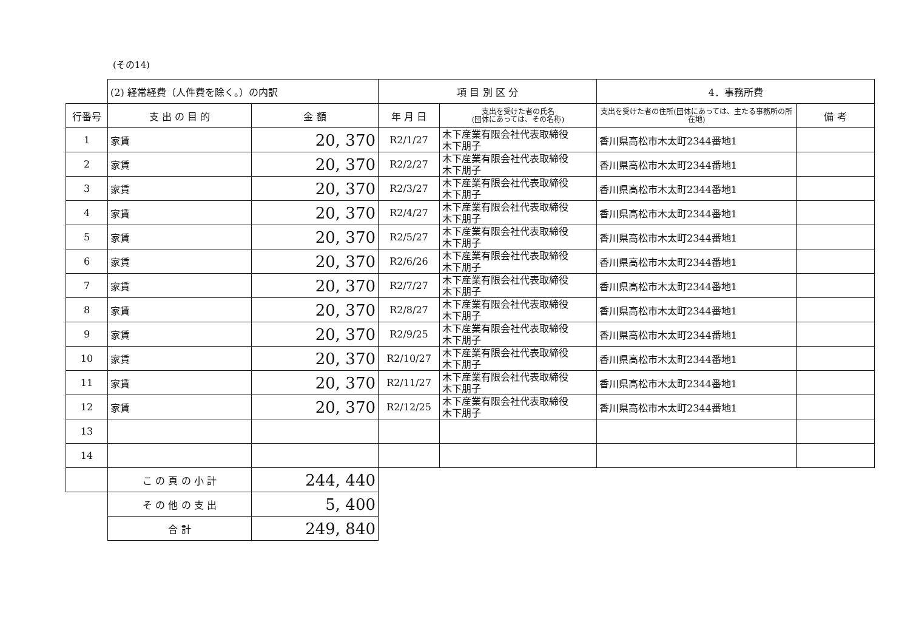(その14)
| | (2) 経常経費（人件費を除く。）の内訳 | | 項 目 別 区 分 | | 4．事務所費 | |
| 行番号 | 支 出 の 目 的 | 金 額 | 年 月 日 | 支出を受けた者の氏名 (団体にあっては、その名称) | 支出を受けた者の住所(団体にあっては、主たる事務所の所在地) | 備 考 |
| 1 | 家賃 | 20, 370 | R2/1/27 | 木下産業有限会社代表取締役 木下朋子 | 香川県高松市木太町2344番地1 | |
| 2 | 家賃 | 20, 370 | R2/2/27 | 木下産業有限会社代表取締役 木下朋子 | 香川県高松市木太町2344番地1 | |
| 3 | 家賃 | 20, 370 | R2/3/27 | 木下産業有限会社代表取締役 木下朋子 | 香川県高松市木太町2344番地1 | |
| 4 | 家賃 | 20, 370 | R2/4/27 | 木下産業有限会社代表取締役 木下朋子 | 香川県高松市木太町2344番地1 | |
| 5 | 家賃 | 20, 370 | R2/5/27 | 木下産業有限会社代表取締役 木下朋子 | 香川県高松市木太町2344番地1 | |
| 6 | 家賃 | 20, 370 | R2/6/26 | 木下産業有限会社代表取締役 木下朋子 | 香川県高松市木太町2344番地1 | |
| 7 | 家賃 | 20, 370 | R2/7/27 | 木下産業有限会社代表取締役 木下朋子 | 香川県高松市木太町2344番地1 | |
| 8 | 家賃 | 20, 370 | R2/8/27 | 木下産業有限会社代表取締役 木下朋子 | 香川県高松市木太町2344番地1 | |
| 9 | 家賃 | 20, 370 | R2/9/25 | 木下産業有限会社代表取締役 木下朋子 | 香川県高松市木太町2344番地1 | |
| 10 | 家賃 | 20, 370 | R2/10/27 | 木下産業有限会社代表取締役 木下朋子 | 香川県高松市木太町2344番地1 | |
| 11 | 家賃 | 20, 370 | R2/11/27 | 木下産業有限会社代表取締役 木下朋子 | 香川県高松市木太町2344番地1 | |
| 12 | 家賃 | 20, 370 | R2/12/25 | 木下産業有限会社代表取締役 木下朋子 | 香川県高松市木太町2344番地1 | |
| 13 | | | | | | |
| 14 | | | | | | |
| | こ の 頁 の 小 計 | 244, 440 | | | | |
| | そ の 他 の 支 出 | 5, 400 | | | | |
| | 合 計 | 249, 840 | | | | |